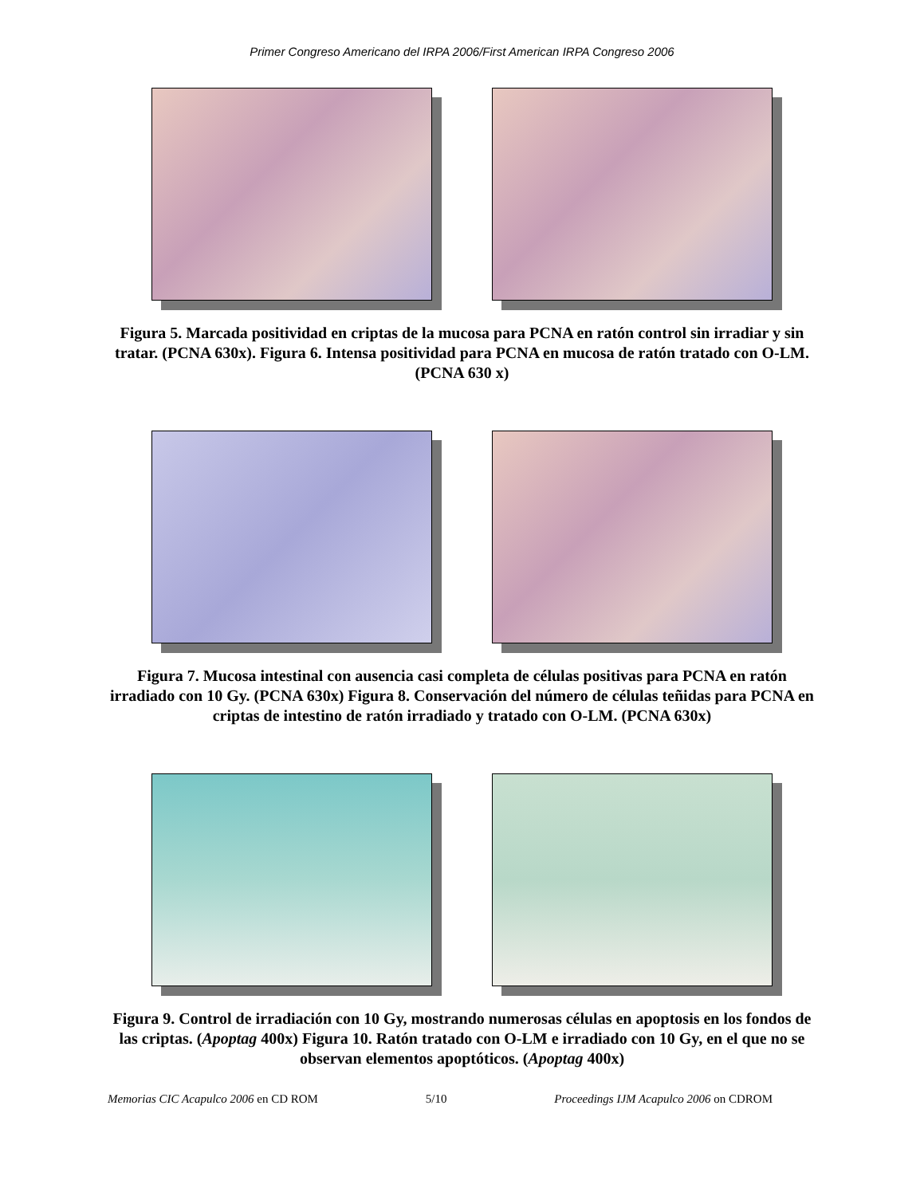Primer Congreso Americano del IRPA 2006/First American IRPA Congreso 2006
Figura 5. Marcada positividad en criptas de la mucosa para PCNA en ratón control sin irradiar y sin tratar. (PCNA 630x). Figura 6. Intensa positividad para PCNA en mucosa de ratón tratado con O-LM. (PCNA 630 x)
Figura 7. Mucosa intestinal con ausencia casi completa de células positivas para PCNA en ratón irradiado con 10 Gy. (PCNA 630x) Figura 8. Conservación del número de células teñidas para PCNA en criptas de intestino de ratón irradiado y tratado con O-LM. (PCNA 630x)
Figura 9. Control de irradiación con 10 Gy, mostrando numerosas células en apoptosis en los fondos de las criptas. (Apoptag 400x) Figura 10. Ratón tratado con O-LM e irradiado con 10 Gy, en el que no se observan elementos apoptóticos. (Apoptag 400x)
Memorias CIC Acapulco 2006 en CD ROM 5/10 Proceedings IJM Acapulco 2006 on CDROM